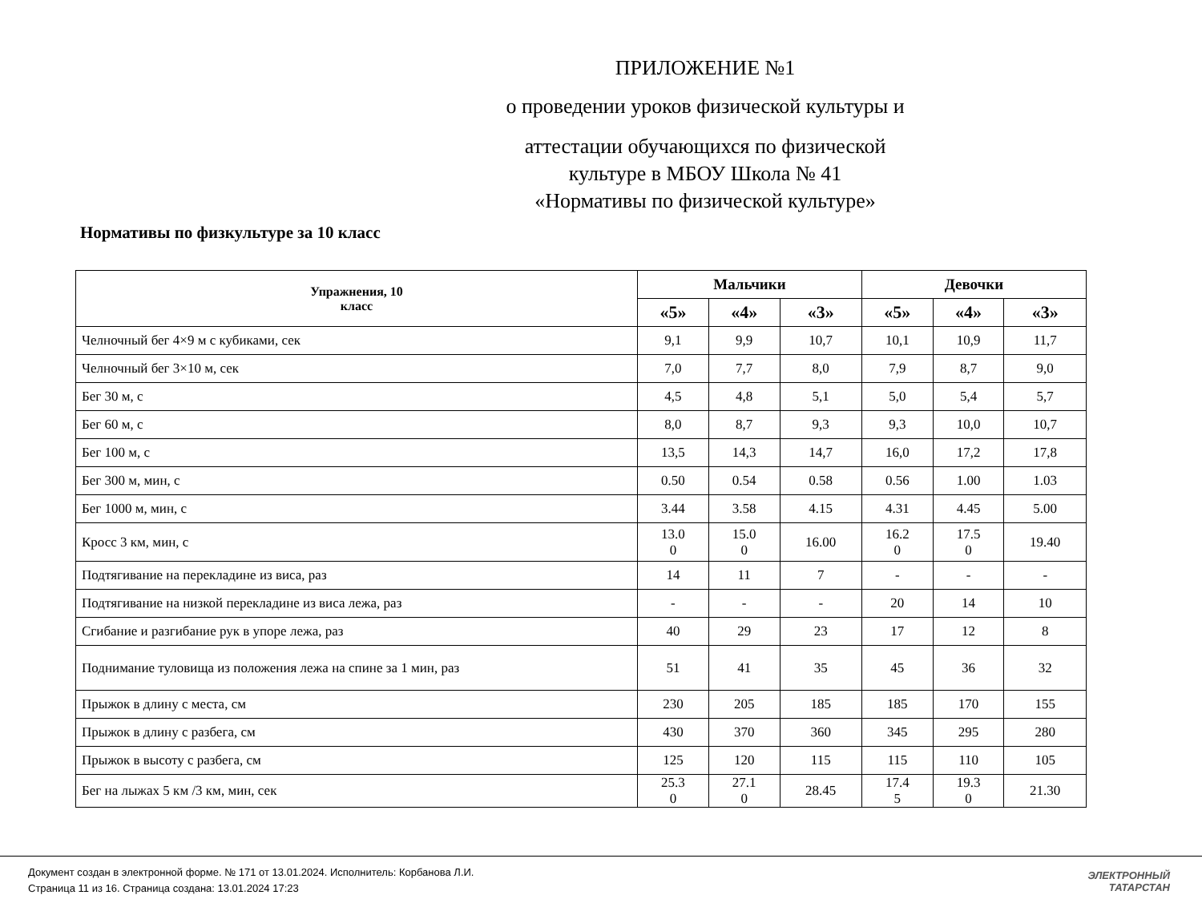ПРИЛОЖЕНИЕ №1
о проведении уроков физической культуры и
аттестации обучающихся по физической
культуре в МБОУ Школа № 41
«Нормативы по физической культуре»
Нормативы по физкультуре за 10 класс
| Упражнения, 10 класс | Мальчики | | | Девочки | | |
| --- | --- | --- | --- | --- | --- | --- |
| | «5» | «4» | «3» | «5» | «4» | «3» |
| Челночный бег 4×9 м с кубиками, сек | 9,1 | 9,9 | 10,7 | 10,1 | 10,9 | 11,7 |
| Челночный бег 3×10 м, сек | 7,0 | 7,7 | 8,0 | 7,9 | 8,7 | 9,0 |
| Бег 30 м, с | 4,5 | 4,8 | 5,1 | 5,0 | 5,4 | 5,7 |
| Бег 60 м, с | 8,0 | 8,7 | 9,3 | 9,3 | 10,0 | 10,7 |
| Бег 100 м, с | 13,5 | 14,3 | 14,7 | 16,0 | 17,2 | 17,8 |
| Бег 300 м, мин, с | 0.50 | 0.54 | 0.58 | 0.56 | 1.00 | 1.03 |
| Бег 1000 м, мин, с | 3.44 | 3.58 | 4.15 | 4.31 | 4.45 | 5.00 |
| Кросс 3 км, мин, с | 13.0 0 | 15.0 0 | 16.00 | 16.2 0 | 17.5 0 | 19.40 |
| Подтягивание на перекладине из виса, раз | 14 | 11 | 7 | - | - | - |
| Подтягивание на низкой перекладине из виса лежа, раз | - | - | - | 20 | 14 | 10 |
| Сгибание и разгибание рук в упоре лежа, раз | 40 | 29 | 23 | 17 | 12 | 8 |
| Поднимание туловища из положения лежа на спине за 1 мин, раз | 51 | 41 | 35 | 45 | 36 | 32 |
| Прыжок в длину с места, см | 230 | 205 | 185 | 185 | 170 | 155 |
| Прыжок в длину с разбега, см | 430 | 370 | 360 | 345 | 295 | 280 |
| Прыжок в высоту с разбега, см | 125 | 120 | 115 | 115 | 110 | 105 |
| Бег на лыжах 5 км /3 км, мин, сек | 25.3 0 | 27.1 0 | 28.45 | 17.4 5 | 19.3 0 | 21.30 |
Документ создан в электронной форме. № 171 от 13.01.2024. Исполнитель: Корбанова Л.И.
Страница 11 из 16. Страница создана: 13.01.2024 17:23
ЭЛЕКТРОННЫЙ
ТАТАРСТАН